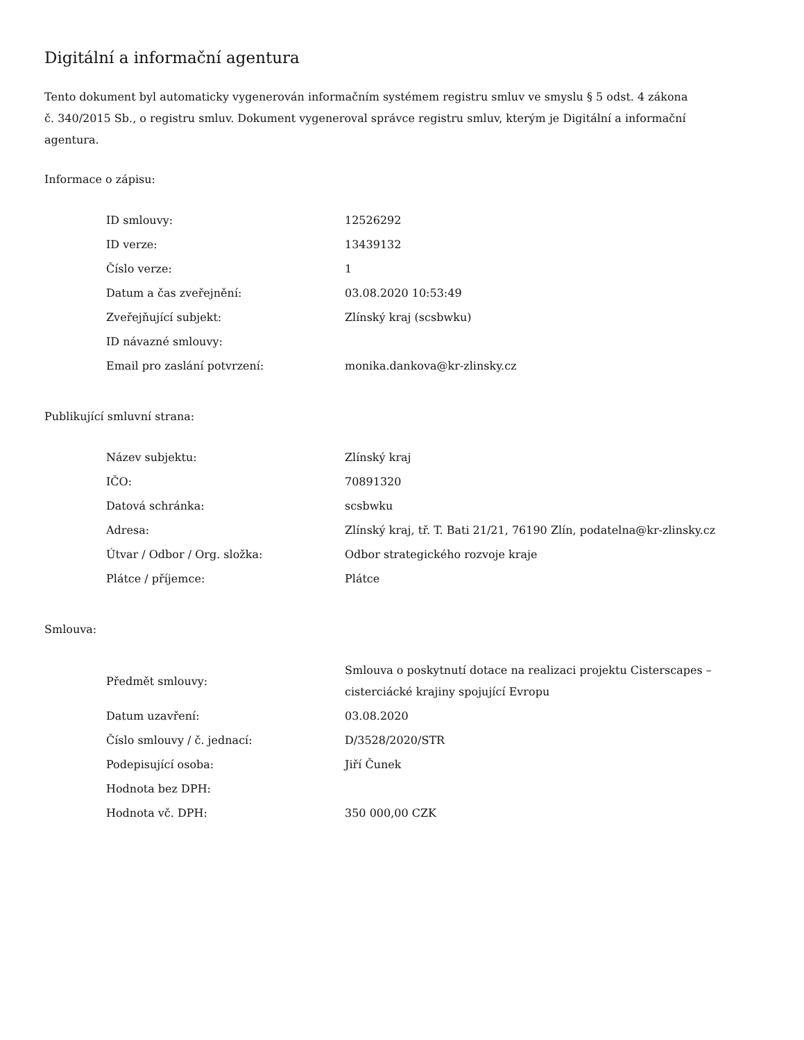Digitální a informační agentura
Tento dokument byl automaticky vygenerován informačním systémem registru smluv ve smyslu § 5 odst. 4 zákona
č. 340/2015 Sb., o registru smluv. Dokument vygeneroval správce registru smluv, kterým je Digitální a informační agentura.
Informace o zápisu:
| ID smlouvy: | 12526292 |
| ID verze: | 13439132 |
| Číslo verze: | 1 |
| Datum a čas zveřejnění: | 03.08.2020 10:53:49 |
| Zveřejňující subjekt: | Zlínský kraj (scsbwku) |
| ID návazné smlouvy: | |
| Email pro zaslání potvrzení: | monika.dankova@kr-zlinsky.cz |
Publikující smluvní strana:
| Název subjektu: | Zlínský kraj |
| IČO: | 70891320 |
| Datová schránka: | scsbwku |
| Adresa: | Zlínský kraj, tř. T. Bati 21/21, 76190 Zlín, podatelna@kr-zlinsky.cz |
| Útvar / Odbor / Org. složka: | Odbor strategického rozvoje kraje |
| Plátce / příjemce: | Plátce |
Smlouva:
| Předmět smlouvy: | Smlouva o poskytnutí dotace na realizaci projektu Cisterscapes – cisterciácké krajiny spojující Evropu |
| Datum uzavření: | 03.08.2020 |
| Číslo smlouvy / č. jednací: | D/3528/2020/STR |
| Podepisující osoba: | Jiří Čunek |
| Hodnota bez DPH: | |
| Hodnota vč. DPH: | 350 000,00 CZK |